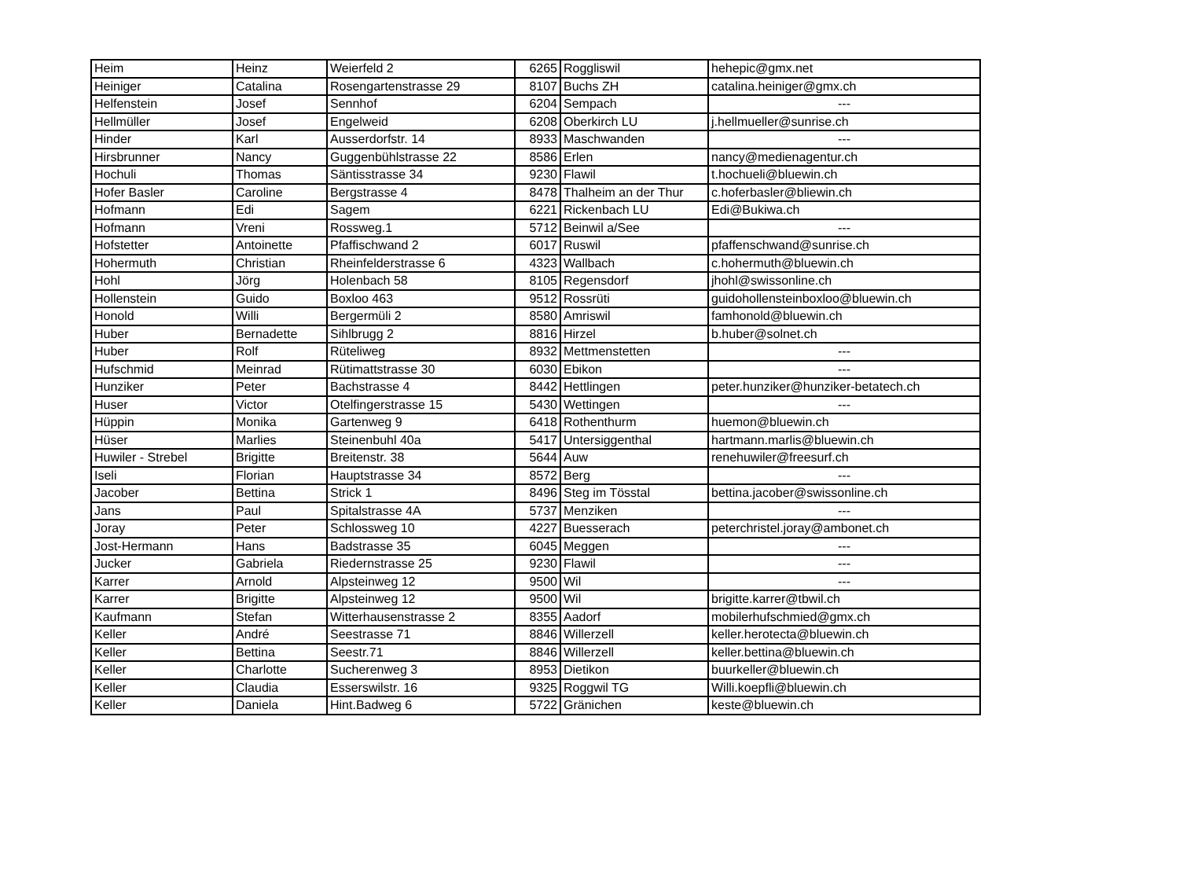| Heim | Heinz | Weierfeld 2 | 6265 | Roggliswil | hehepic@gmx.net |
| Heiniger | Catalina | Rosengartenstrasse 29 | 8107 | Buchs ZH | catalina.heiniger@gmx.ch |
| Helfenstein | Josef | Sennhof | 6204 | Sempach | --- |
| Hellmüller | Josef | Engelweid | 6208 | Oberkirch LU | j.hellmueller@sunrise.ch |
| Hinder | Karl | Ausserdorfstr. 14 | 8933 | Maschwanden | --- |
| Hirsbrunner | Nancy | Guggenbühlstrasse 22 | 8586 | Erlen | nancy@medienagentur.ch |
| Hochuli | Thomas | Säntisstrasse 34 | 9230 | Flawil | t.hochueli@bluewin.ch |
| Hofer Basler | Caroline | Bergstrasse 4 | 8478 | Thalheim an der Thur | c.hoferbasler@bliewin.ch |
| Hofmann | Edi | Sagem | 6221 | Rickenbach LU | Edi@Bukiwa.ch |
| Hofmann | Vreni | Rossweg.1 | 5712 | Beinwil a/See | --- |
| Hofstetter | Antoinette | Pfaffischwand 2 | 6017 | Ruswil | pfaffenschwand@sunrise.ch |
| Hohermuth | Christian | Rheinfelderstrasse 6 | 4323 | Wallbach | c.hohermuth@bluewin.ch |
| Hohl | Jörg | Holenbach 58 | 8105 | Regensdorf | jhohl@swissonline.ch |
| Hollenstein | Guido | Boxloo 463 | 9512 | Rossrüti | guidohollensteinboxloo@bluewin.ch |
| Honold | Willi | Bergermüli 2 | 8580 | Amriswil | famhonold@bluewin.ch |
| Huber | Bernadette | Sihlbrugg 2 | 8816 | Hirzel | b.huber@solnet.ch |
| Huber | Rolf | Rüteliweg | 8932 | Mettmenstetten | --- |
| Hufschmid | Meinrad | Rütimattstrasse 30 | 6030 | Ebikon | --- |
| Hunziker | Peter | Bachstrasse 4 | 8442 | Hettlingen | peter.hunziker@hunziker-betatech.ch |
| Huser | Victor | Otelfingerstrasse 15 | 5430 | Wettingen | --- |
| Hüppin | Monika | Gartenweg 9 | 6418 | Rothenthurm | huemon@bluewin.ch |
| Hüser | Marlies | Steinenbuhl 40a | 5417 | Untersiggenthal | hartmann.marlis@bluewin.ch |
| Huwiler - Strebel | Brigitte | Breitenstr. 38 | 5644 | Auw | renehuwiler@freesurf.ch |
| Iseli | Florian | Hauptstrasse 34 | 8572 | Berg | --- |
| Jacober | Bettina | Strick 1 | 8496 | Steg im Tösstal | bettina.jacober@swissonline.ch |
| Jans | Paul | Spitalstrasse 4A | 5737 | Menziken | --- |
| Joray | Peter | Schlossweg 10 | 4227 | Buesserach | peterchristel.joray@ambonet.ch |
| Jost-Hermann | Hans | Badstrasse 35 | 6045 | Meggen | --- |
| Jucker | Gabriela | Riedernstrasse 25 | 9230 | Flawil | --- |
| Karrer | Arnold | Alpsteinweg 12 | 9500 | Wil | --- |
| Karrer | Brigitte | Alpsteinweg 12 | 9500 | Wil | brigitte.karrer@tbwil.ch |
| Kaufmann | Stefan | Witterhausenstrasse 2 | 8355 | Aadorf | mobilerhufschmied@gmx.ch |
| Keller | André | Seestrasse 71 | 8846 | Willerzell | keller.herotecta@bluewin.ch |
| Keller | Bettina | Seestr.71 | 8846 | Willerzell | keller.bettina@bluewin.ch |
| Keller | Charlotte | Sucherenweg 3 | 8953 | Dietikon | buurkeller@bluewin.ch |
| Keller | Claudia | Esserswilstr. 16 | 9325 | Roggwil TG | Willi.koepfli@bluewin.ch |
| Keller | Daniela | Hint.Badweg 6 | 5722 | Gränichen | keste@bluewin.ch |